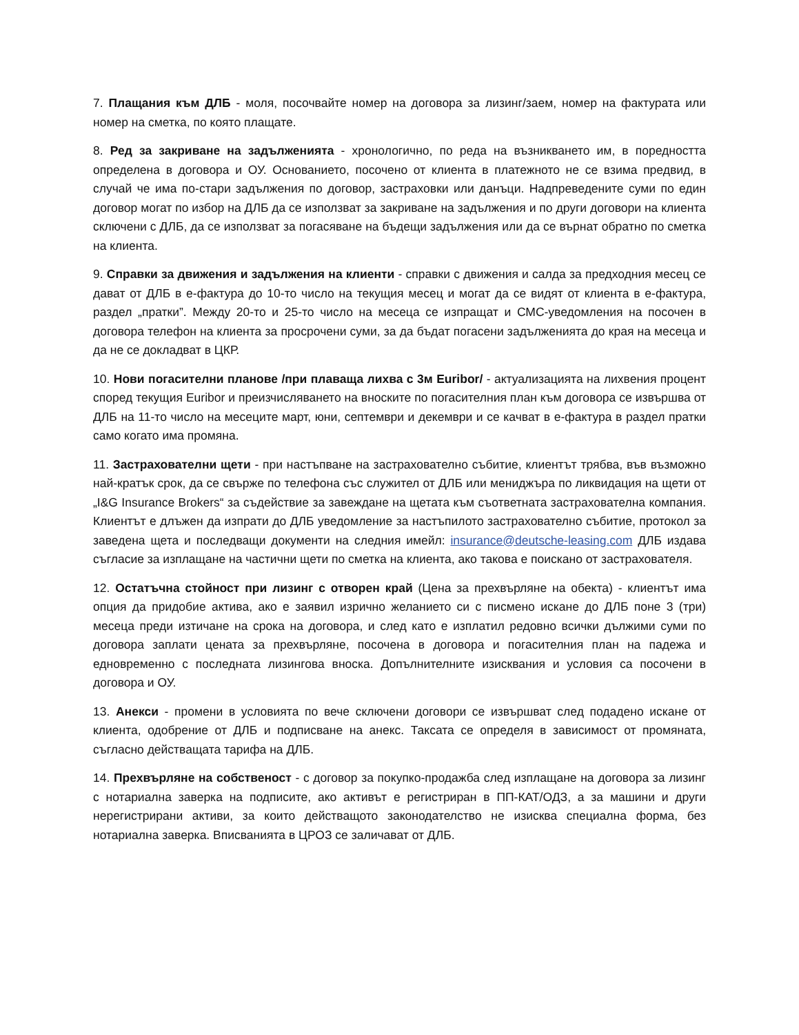7. Плащания към ДЛБ - моля, посочвайте номер на договора за лизинг/заем, номер на фактурата или номер на сметка, по която плащате.
8. Ред за закриване на задълженията - хронологично, по реда на възникването им, в поредността определена в договора и ОУ. Основанието, посочено от клиента в платежното не се взима предвид, в случай че има по-стари задължения по договор, застраховки или данъци. Надпреведените суми по един договор могат по избор на ДЛБ да се използват за закриване на задължения и по други договори на клиента сключени с ДЛБ, да се използват за погасяване на бъдещи задължения или да се върнат обратно по сметка на клиента.
9. Справки за движения и задължения на клиенти - справки с движения и салда за предходния месец се дават от ДЛБ в е-фактура до 10-то число на текущия месец и могат да се видят от клиента в е-фактура, раздел „пратки”. Между 20-то и 25-то число на месеца се изпращат и СМС-уведомления на посочен в договора телефон на клиента за просрочени суми, за да бъдат погасени задълженията до края на месеца и да не се докладват в ЦКР.
10. Нови погасителни планове /при плаваща лихва с 3м Euribor/ - актуализацията на лихвения процент според текущия Euribor и преизчисляването на вноските по погасителния план към договора се извършва от ДЛБ на 11-то число на месеците март, юни, септември и декември и се качват в е-фактура в раздел пратки само когато има промяна.
11. Застрахователни щети - при настъпване на застрахователно събитие, клиентът трябва, във възможно най-кратък срок, да се свърже по телефона със служител от ДЛБ или мениджъра по ликвидация на щети от „I&G Insurance Brokers“ за съдействие за завеждане на щетата към съответната застрахователна компания. Клиентът е длъжен да изпрати до ДЛБ уведомление за настъпилото застрахователно събитие, протокол за заведена щета и последващи документи на следния имейл: insurance@deutsche-leasing.com ДЛБ издава съгласие за изплащане на частични щети по сметка на клиента, ако такова е поискано от застрахователя.
12. Остатъчна стойност при лизинг с отворен край (Цена за прехвърляне на обекта) - клиентът има опция да придобие актива, ако е заявил изрично желанието си с писмено искане до ДЛБ поне 3 (три) месеца преди изтичане на срока на договора, и след като е изплатил редовно всички дължими суми по договора заплати цената за прехвърляне, посочена в договора и погасителния план на падежа и едновременно с последната лизингова вноска. Допълнителните изисквания и условия са посочени в договора и ОУ.
13. Анекси - промени в условията по вече сключени договори се извършват след подадено искане от клиента, одобрение от ДЛБ и подписване на анекс. Таксата се определя в зависимост от промяната, съгласно действащата тарифа на ДЛБ.
14. Прехвърляне на собственост - с договор за покупко-продажба след изплащане на договора за лизинг с нотариална заверка на подписите, ако активът е регистриран в ПП-КАТ/ОДЗ, а за машини и други нерегистрирани активи, за които действащото законодателство не изисква специална форма, без нотариална заверка. Вписванията в ЦРОЗ се заличават от ДЛБ.